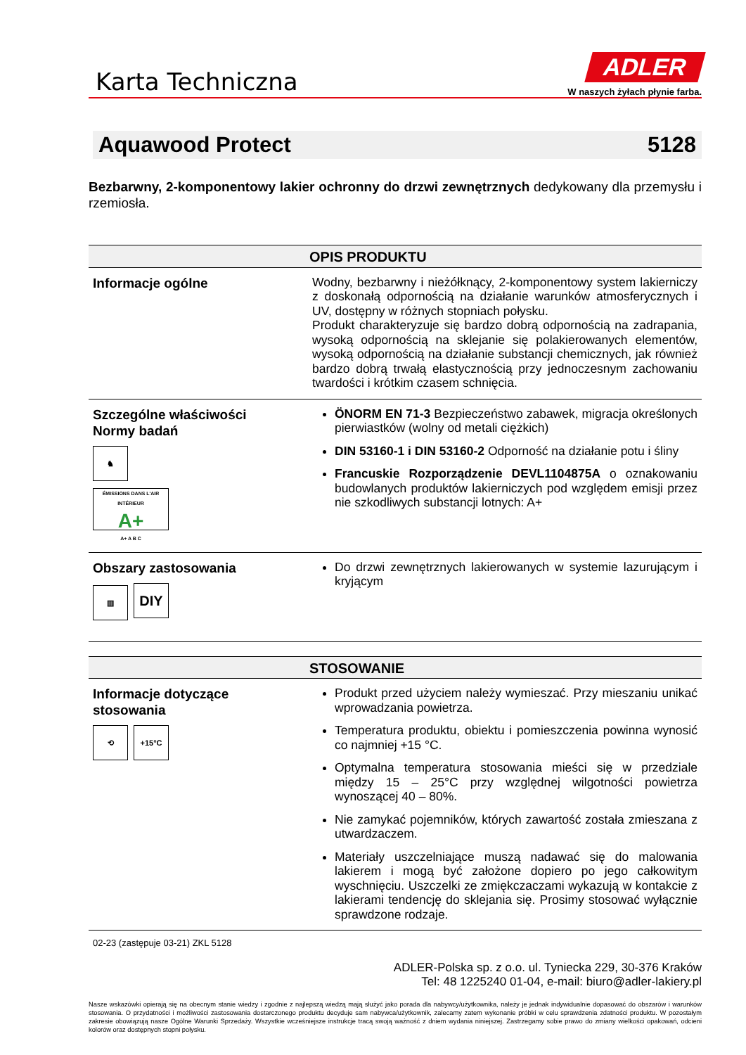Karta Techniczna
ADLER
W naszych żyłach płynie farba.
Aquawood Protect 5128
Bezbarwny, 2-komponentowy lakier ochronny do drzwi zewnętrznych dedykowany dla przemysłu i rzemiosła.
| OPIS PRODUKTU | |
| --- | --- |
| Informacje ogólne | Wodny, bezbarwny i nieżółknący, 2-komponentowy system lakierniczy z doskonałą odpornością na działanie warunków atmosferycznych i UV, dostępny w różnych stopniach połysku. Produkt charakteryzuje się bardzo dobrą odpornością na zadrapania, wysoką odpornością na sklejanie się polakierowanych elementów, wysoką odpornością na działanie substancji chemicznych, jak również bardzo dobrą trwałą elastycznością przy jednoczesnym zachowaniu twardości i krótkim czasem schnięcia. |
| Szczególne właściwości Normy badań ♞ ÉMISSIONS DANS L'AIR INTÉRIEUR A+ A+ A B C | ÖNORM EN 71-3 Bezpieczeństwo zabawek, migracja określonych pierwiastków (wolny od metali ciężkich) DIN 53160-1 i DIN 53160-2 Odporność na działanie potu i śliny Francuskie Rozporządzenie DEVL1104875A o oznakowaniu budowlanych produktów lakierniczych pod względem emisji przez nie szkodliwych substancji lotnych: A+ |
| Obszary zastosowania ▥ DIY | Do drzwi zewnętrznych lakierowanych w systemie lazurującym i kryjącym |
| STOSOWANIE | |
| --- | --- |
| Informacje dotyczące stosowania ⟲ +15°C | Produkt przed użyciem należy wymieszać. Przy mieszaniu unikać wprowadzania powietrza. Temperatura produktu, obiektu i pomieszczenia powinna wynosić co najmniej +15 °C. Optymalna temperatura stosowania mieści się w przedziale między 15 – 25°C przy względnej wilgotności powietrza wynoszącej 40 – 80%. Nie zamykać pojemników, których zawartość została zmieszana z utwardzaczem. Materiały uszczelniające muszą nadawać się do malowania lakierem i mogą być założone dopiero po jego całkowitym wyschnięciu. Uszczelki ze zmiękczaczami wykazują w kontakcie z lakierami tendencję do sklejania się. Prosimy stosować wyłącznie sprawdzone rodzaje. |
02-23 (zastępuje 03-21) ZKL 5128
ADLER-Polska sp. z o.o. ul. Tyniecka 229, 30-376 Kraków
Tel: 48 1225240 01-04, e-mail: biuro@adler-lakiery.pl
Nasze wskazówki opierają się na obecnym stanie wiedzy i zgodnie z najlepszą wiedzą mają służyć jako porada dla nabywcy/użytkownika, należy je jednak indywidualnie dopasować do obszarów i warunków stosowania. O przydatności i możliwości zastosowania dostarczonego produktu decyduje sam nabywca/użytkownik, zalecamy zatem wykonanie próbki w celu sprawdzenia zdatności produktu. W pozostałym zakresie obowiązują nasze Ogólne Warunki Sprzedaży. Wszystkie wcześniejsze instrukcje tracą swoją ważność z dniem wydania niniejszej. Zastrzegamy sobie prawo do zmiany wielkości opakowań, odcieni kolorów oraz dostępnych stopni połysku.